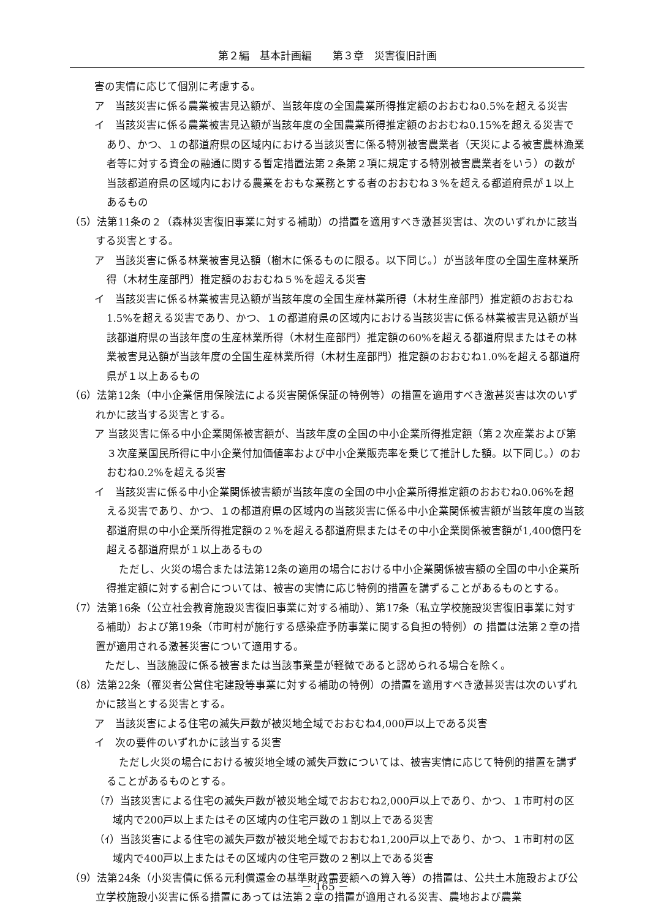第２編　基本計画編　　第３章　災害復旧計画
害の実情に応じて個別に考慮する。
ア　当該災害に係る農業被害見込額が、当該年度の全国農業所得推定額のおおむね0.5%を超える災害
イ　当該災害に係る農業被害見込額が当該年度の全国農業所得推定額のおおむね0.15%を超える災害であり、かつ、１の都道府県の区域内における当該災害に係る特別被害農業者（天災による被害農林漁業者等に対する資金の融通に関する暫定措置法第２条第２項に規定する特別被害農業者をいう）の数が当該都道府県の区域内における農業をおもな業務とする者のおおむね３%を超える都道府県が１以上あるもの
（5）法第11条の２（森林災害復旧事業に対する補助）の措置を適用すべき激甚災害は、次のいずれかに該当する災害とする。
ア　当該災害に係る林業被害見込額（樹木に係るものに限る。以下同じ。）が当該年度の全国生産林業所得（木材生産部門）推定額のおおむね５%を超える災害
イ　当該災害に係る林業被害見込額が当該年度の全国生産林業所得（木材生産部門）推定額のおおむね1.5%を超える災害であり、かつ、１の都道府県の区域内における当該災害に係る林業被害見込額が当該都道府県の当該年度の生産林業所得（木材生産部門）推定額の60%を超える都道府県またはその林業被害見込額が当該年度の全国生産林業所得（木材生産部門）推定額のおおむね1.0%を超える都道府県が１以上あるもの
（6）法第12条（中小企業信用保険法による災害関係保証の特例等）の措置を適用すべき激甚災害は次のいずれかに該当する災害とする。
ア 当該災害に係る中小企業関係被害額が、当該年度の全国の中小企業所得推定額（第２次産業および第３次産業国民所得に中小企業付加価値率および中小企業販売率を乗じて推計した額。以下同じ。）のおおむね0.2%を超える災害
イ　当該災害に係る中小企業関係被害額が当該年度の全国の中小企業所得推定額のおおむね0.06%を超える災害であり、かつ、１の都道府県の区域内の当該災害に係る中小企業関係被害額が当該年度の当該都道府県の中小企業所得推定額の２%を超える都道府県またはその中小企業関係被害額が1,400億円を超える都道府県が１以上あるもの
ただし、火災の場合または法第12条の適用の場合における中小企業関係被害額の全国の中小企業所得推定額に対する割合については、被害の実情に応じ特例的措置を講ずることがあるものとする。
（7）法第16条（公立社会教育施設災害復旧事業に対する補助）、第17条（私立学校施設災害復旧事業に対する補助）および第19条（市町村が施行する感染症予防事業に関する負担の特例）の 措置は法第２章の措置が適用される激甚災害について適用する。
　ただし、当該施設に係る被害または当該事業量が軽微であると認められる場合を除く。
（8）法第22条（罹災者公営住宅建設等事業に対する補助の特例）の措置を適用すべき激甚災害は次のいずれかに該当とする災害とする。
ア　当該災害による住宅の滅失戸数が被災地全域でおおむね4,000戸以上である災害
イ　次の要件のいずれかに該当する災害
ただし火災の場合における被災地全域の滅失戸数については、被害実情に応じて特例的措置を講ずることがあるものとする。
（ｱ）当該災害による住宅の滅失戸数が被災地全域でおおむね2,000戸以上であり、かつ、１市町村の区域内で200戸以上またはその区域内の住宅戸数の１割以上である災害
（ｲ）当該災害による住宅の滅失戸数が被災地全域でおおむね1,200戸以上であり、かつ、１市町村の区域内で400戸以上またはその区域内の住宅戸数の２割以上である災害
（9）法第24条（小災害債に係る元利償還金の基準財政需要額への算入等）の措置は、公共土木施設および公立学校施設小災害に係る措置にあっては法第２章の措置が適用される災害、農地および農業
－ 165 －